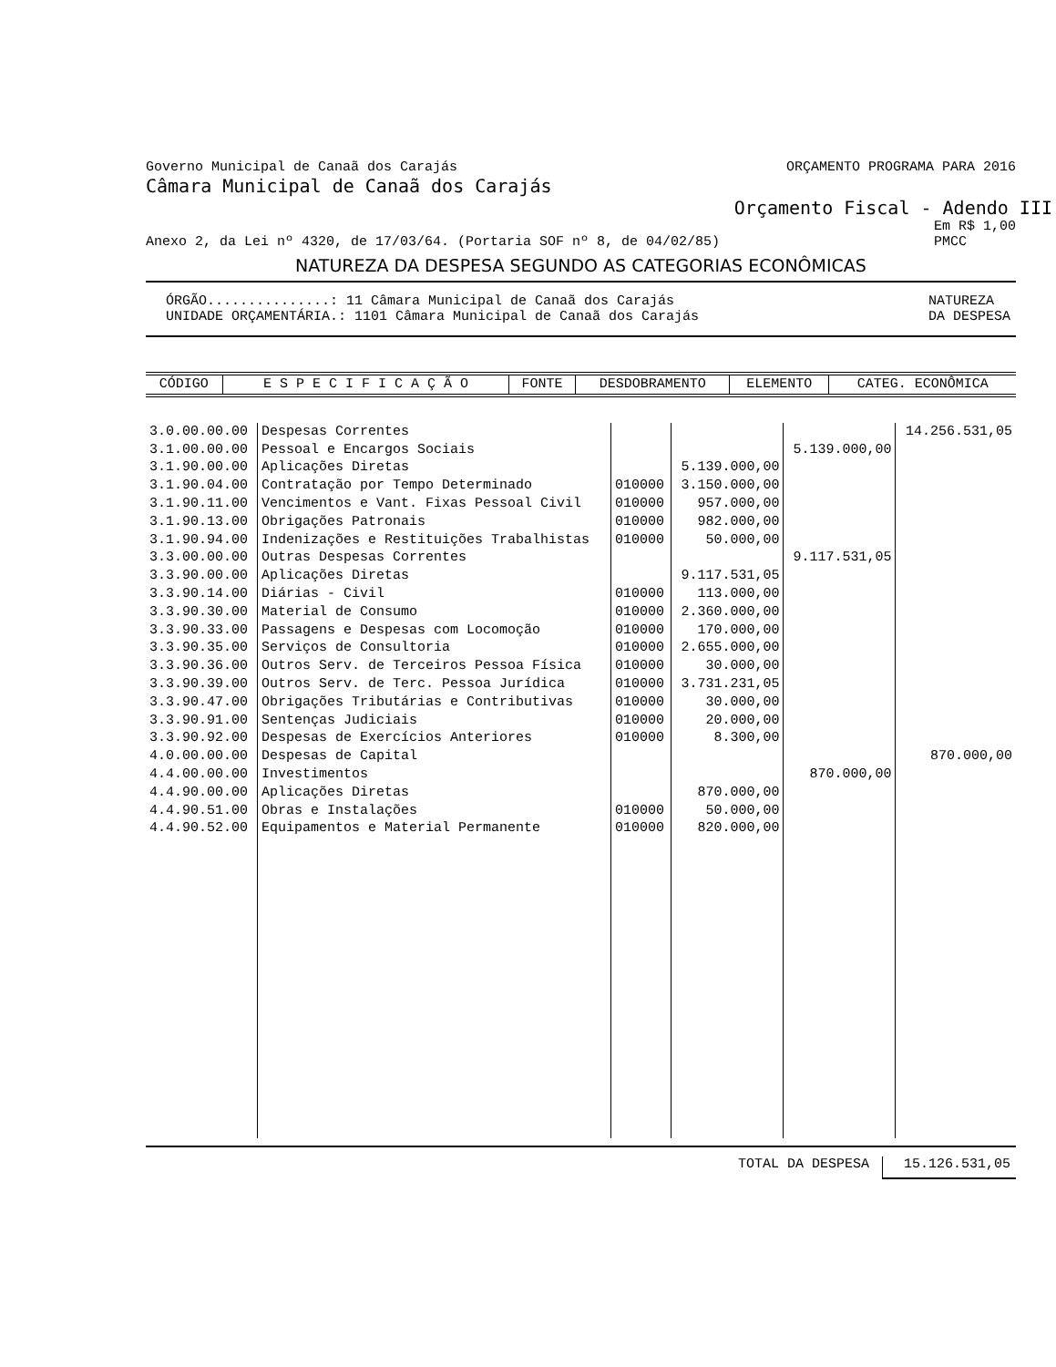Governo Municipal de Canaã dos Carajás ORÇAMENTO PROGRAMA PARA 2016
Câmara Municipal de Canaã dos Carajás
Orçamento Fiscal - Adendo III
Anexo 2, da Lei nº 4320, de 17/03/64. (Portaria SOF nº 8, de 04/02/85) Em R$ 1,00
PMCC
NATUREZA DA DESPESA SEGUNDO AS CATEGORIAS ECONÔMICAS
ÓRGÃO...............: 11 Câmara Municipal de Canaã dos Carajás
UNIDADE ORÇAMENTÁRIA.: 1101 Câmara Municipal de Canaã dos Carajás NATUREZA
DA DESPESA
| CÓDIGO | E S P E C I F I C A Ç Ã O | FONTE | DESDOBRAMENTO | ELEMENTO | CATEG. ECONÔMICA |
| --- | --- | --- | --- | --- | --- |
| 3.0.00.00.00 | Despesas Correntes | | | | 14.256.531,05 |
| 3.1.00.00.00 | Pessoal e Encargos Sociais | | | 5.139.000,00 | |
| 3.1.90.00.00 | Aplicações Diretas | | 5.139.000,00 | | |
| 3.1.90.04.00 | Contratação por Tempo Determinado | 010000 | 3.150.000,00 | | |
| 3.1.90.11.00 | Vencimentos e Vant. Fixas Pessoal Civil | 010000 | 957.000,00 | | |
| 3.1.90.13.00 | Obrigações Patronais | 010000 | 982.000,00 | | |
| 3.1.90.94.00 | Indenizações e Restituições Trabalhistas | 010000 | 50.000,00 | | |
| 3.3.00.00.00 | Outras Despesas Correntes | | | 9.117.531,05 | |
| 3.3.90.00.00 | Aplicações Diretas | | 9.117.531,05 | | |
| 3.3.90.14.00 | Diárias - Civil | 010000 | 113.000,00 | | |
| 3.3.90.30.00 | Material de Consumo | 010000 | 2.360.000,00 | | |
| 3.3.90.33.00 | Passagens e Despesas com Locomoção | 010000 | 170.000,00 | | |
| 3.3.90.35.00 | Serviços de Consultoria | 010000 | 2.655.000,00 | | |
| 3.3.90.36.00 | Outros Serv. de Terceiros Pessoa Física | 010000 | 30.000,00 | | |
| 3.3.90.39.00 | Outros Serv. de Terc. Pessoa Jurídica | 010000 | 3.731.231,05 | | |
| 3.3.90.47.00 | Obrigações Tributárias e Contributivas | 010000 | 30.000,00 | | |
| 3.3.90.91.00 | Sentenças Judiciais | 010000 | 20.000,00 | | |
| 3.3.90.92.00 | Despesas de Exercícios Anteriores | 010000 | 8.300,00 | | |
| 4.0.00.00.00 | Despesas de Capital | | | | 870.000,00 |
| 4.4.00.00.00 | Investimentos | | | 870.000,00 | |
| 4.4.90.00.00 | Aplicações Diretas | | 870.000,00 | | |
| 4.4.90.51.00 | Obras e Instalações | 010000 | 50.000,00 | | |
| 4.4.90.52.00 | Equipamentos e Material Permanente | 010000 | 820.000,00 | | |
TOTAL DA DESPESA 15.126.531,05